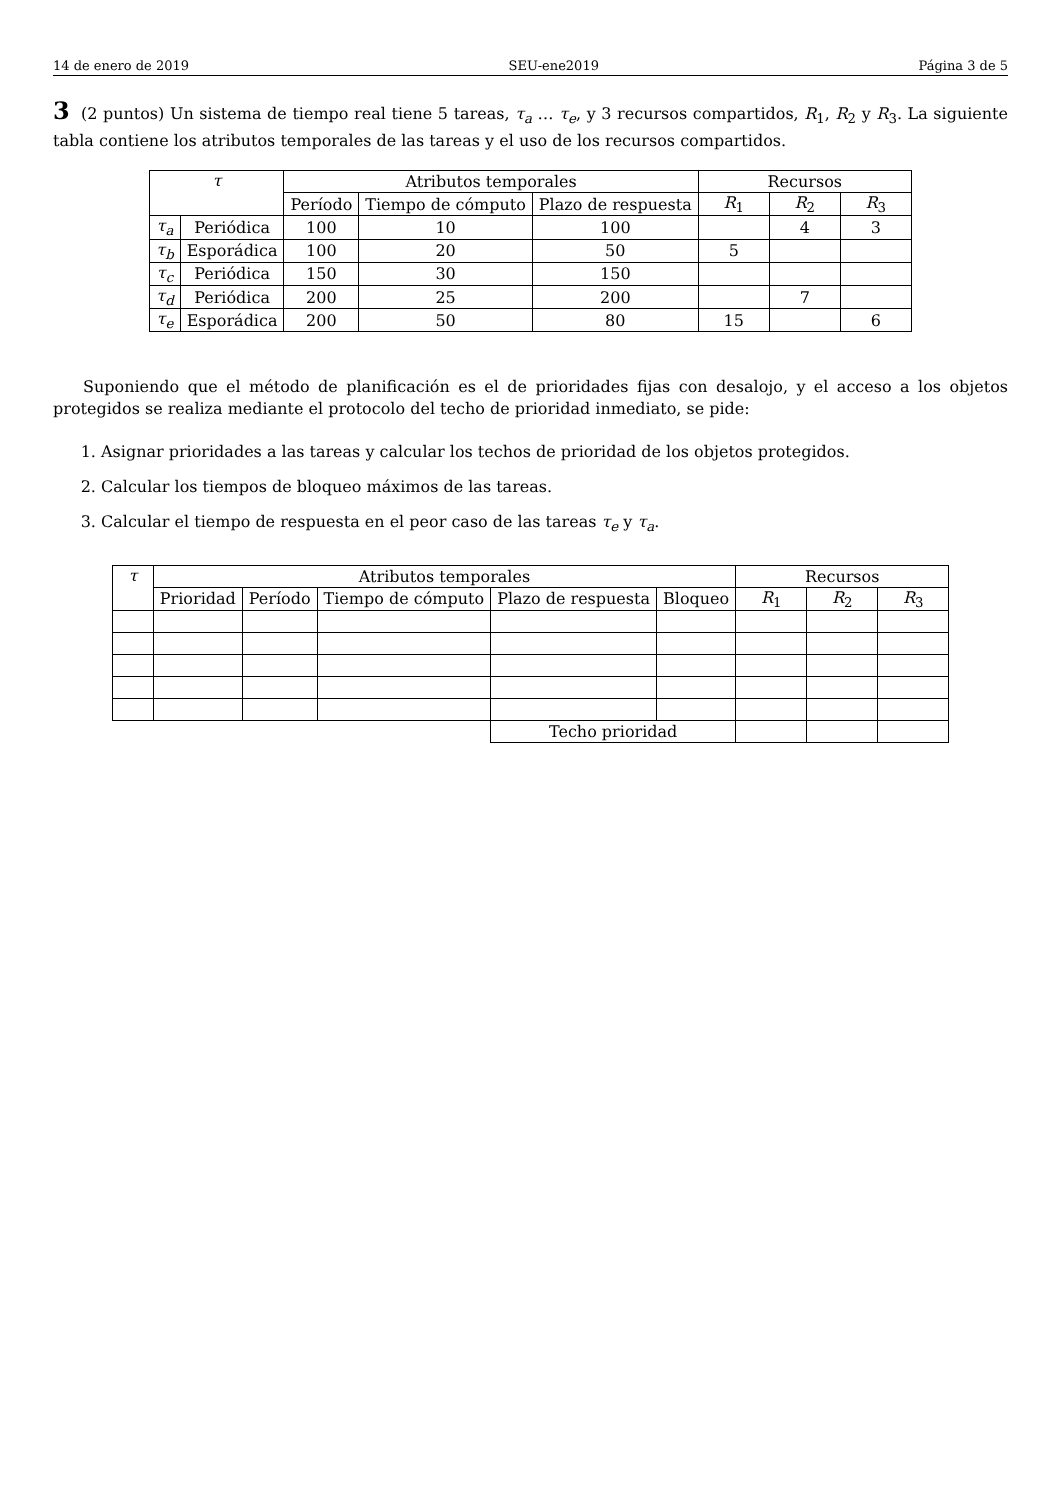14 de enero de 2019 SEU-ene2019 Página 3 de 5
3 (2 puntos) Un sistema de tiempo real tiene 5 tareas, τ<sub>a</sub> … τ<sub>e</sub>, y 3 recursos compartidos, R<sub>1</sub>, R<sub>2</sub> y R<sub>3</sub>. La siguiente tabla contiene los atributos temporales de las tareas y el uso de los recursos compartidos.
| τ | | Atributos temporales | | | Recursos | | |
| --- | --- | --- | --- | --- | --- | --- | --- |
| | | Período | Tiempo de cómputo | Plazo de respuesta | R<sub>1</sub> | R<sub>2</sub> | R<sub>3</sub> |
| τ<sub>a</sub> | Periódica | 100 | 10 | 100 | | 4 | 3 |
| τ<sub>b</sub> | Esporádica | 100 | 20 | 50 | 5 | | |
| τ<sub>c</sub> | Periódica | 150 | 30 | 150 | | | |
| τ<sub>d</sub> | Periódica | 200 | 25 | 200 | | 7 | |
| τ<sub>e</sub> | Esporádica | 200 | 50 | 80 | 15 | | 6 |
Suponiendo que el método de planificación es el de prioridades fijas con desalojo, y el acceso a los objetos protegidos se realiza mediante el protocolo del techo de prioridad inmediato, se pide:
1. Asignar prioridades a las tareas y calcular los techos de prioridad de los objetos protegidos.
2. Calcular los tiempos de bloqueo máximos de las tareas.
3. Calcular el tiempo de respuesta en el peor caso de las tareas τ<sub>e</sub> y τ<sub>a</sub>.
| τ | Atributos temporales | | | | | Recursos | | |
| --- | --- | --- | --- | --- | --- | --- | --- | --- |
| | Prioridad | Período | Tiempo de cómputo | Plazo de respuesta | Bloqueo | R<sub>1</sub> | R<sub>2</sub> | R<sub>3</sub> |
| | | | | Techo prioridad | | | | |